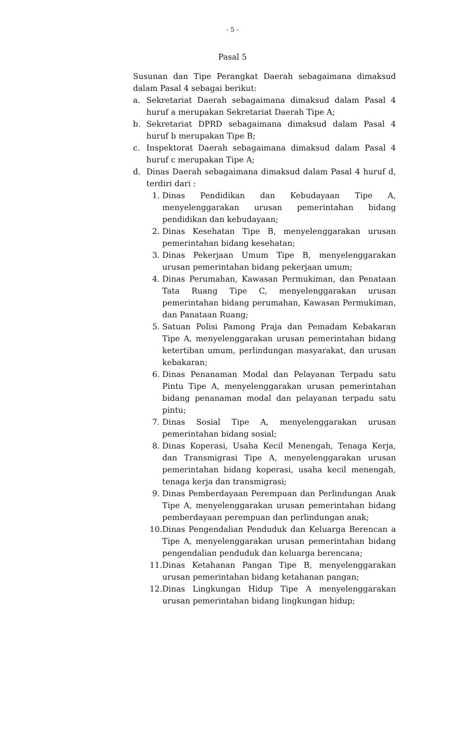- 5 -
Pasal 5
Susunan dan Tipe Perangkat Daerah sebagaimana dimaksud dalam Pasal 4 sebagai berikut:
a. Sekretariat Daerah sebagaimana dimaksud dalam Pasal 4 huruf a merupakan Sekretariat Daerah Tipe A;
b. Sekretariat DPRD sebagaimana dimaksud dalam Pasal 4 huruf b merupakan Tipe B;
c. Inspektorat Daerah sebagaimana dimaksud dalam Pasal 4 huruf c merupakan Tipe A;
d. Dinas Daerah sebagaimana dimaksud dalam Pasal 4 huruf d, terdiri dari :
1. Dinas Pendidikan dan Kebudayaan Tipe A, menyelenggarakan urusan pemerintahan bidang pendidikan dan kebudayaan;
2. Dinas Kesehatan Tipe B, menyelenggarakan urusan pemerintahan bidang kesehatan;
3. Dinas Pekerjaan Umum Tipe B, menyelenggarakan urusan pemerintahan bidang pekerjaan umum;
4. Dinas Perumahan, Kawasan Permukiman, dan Penataan Tata Ruang Tipe C, menyelenggarakan urusan pemerintahan bidang perumahan, Kawasan Permukiman, dan Panataan Ruang;
5. Satuan Polisi Pamong Praja dan Pemadam Kebakaran Tipe A, menyelenggarakan urusan pemerintahan bidang ketertiban umum, perlindungan masyarakat, dan urusan kebakaran;
6. Dinas Penanaman Modal dan Pelayanan Terpadu satu Pintu Tipe A, menyelenggarakan urusan pemerintahan bidang penanaman modal dan pelayanan terpadu satu pintu;
7. Dinas Sosial Tipe A, menyelenggarakan urusan pemerintahan bidang sosial;
8. Dinas Koperasi, Usaha Kecil Menengah, Tenaga Kerja, dan Transmigrasi Tipe A, menyelenggarakan urusan pemerintahan bidang koperasi, usaha kecil menengah, tenaga kerja dan transmigrasi;
9. Dinas Pemberdayaan Perempuan dan Perlindungan Anak Tipe A, menyelenggarakan urusan pemerintahan bidang pemberdayaan perempuan dan perlindungan anak;
10. Dinas Pengendalian Penduduk dan Keluarga Berencan a Tipe A, menyelenggarakan urusan pemerintahan bidang pengendalian penduduk dan keluarga berencana;
11. Dinas Ketahanan Pangan Tipe B, menyelenggarakan urusan pemerintahan bidang ketahanan pangan;
12. Dinas Lingkungan Hidup Tipe A menyelenggarakan urusan pemerintahan bidang lingkungan hidup;